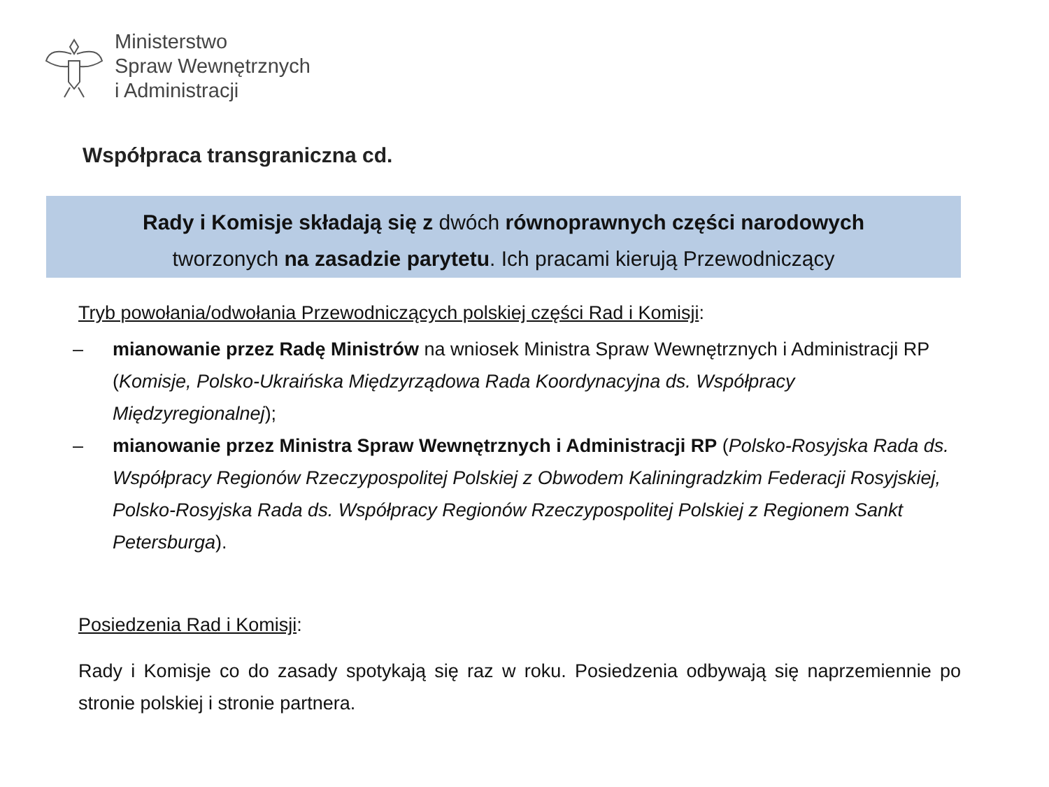Ministerstwo
Spraw Wewnętrznych
i Administracji
Współpraca transgraniczna cd.
Rady i Komisje składają się z dwóch równoprawnych części narodowych
tworzonych na zasadzie parytetu. Ich pracami kierują Przewodniczący
Tryb powołania/odwołania Przewodniczących polskiej części Rad i Komisji:
– mianowanie przez Radę Ministrów na wniosek Ministra Spraw Wewnętrznych i Administracji RP (Komisje, Polsko-Ukraińska Międzyrządowa Rada Koordynacyjna ds. Współpracy Międzyregionalnej);
– mianowanie przez Ministra Spraw Wewnętrznych i Administracji RP (Polsko-Rosyjska Rada ds. Współpracy Regionów Rzeczypospolitej Polskiej z Obwodem Kaliningradzkim Federacji Rosyjskiej, Polsko-Rosyjska Rada ds. Współpracy Regionów Rzeczypospolitej Polskiej z Regionem Sankt Petersburga).
Posiedzenia Rad i Komisji:
Rady i Komisje co do zasady spotykają się raz w roku. Posiedzenia odbywają się naprzemiennie po stronie polskiej i stronie partnera.